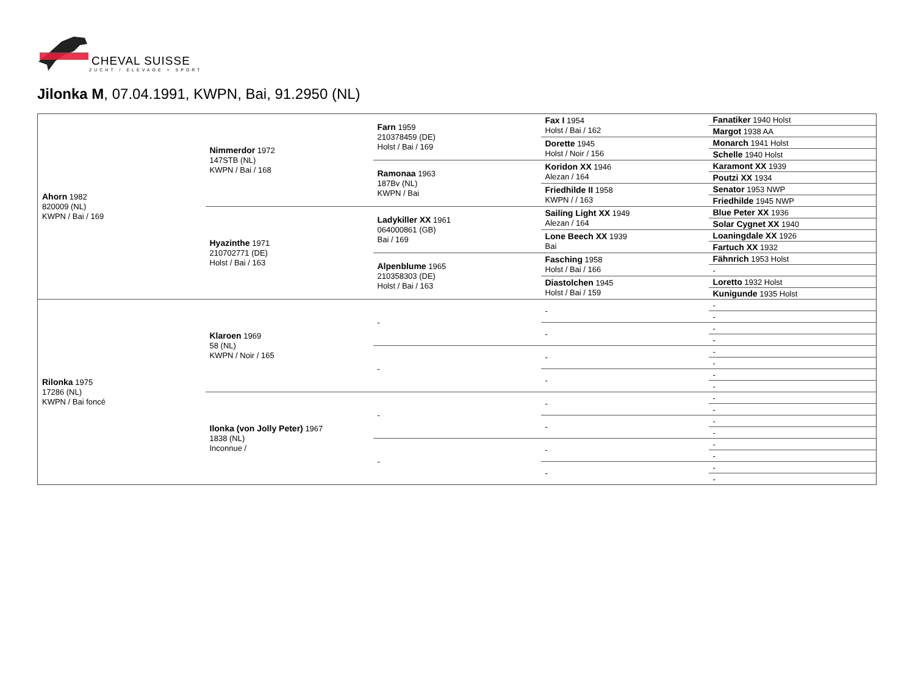CHEVAL SUISSE
ZUCHT / ELEVAGE + SPORT
Jilonka M, 07.04.1991, KWPN, Bai, 91.2950 (NL)
| Ahorn 1982 820009 (NL) KWPN / Bai / 169 | Nimmerdor 1972 147STB (NL) KWPN / Bai / 168 | Farn 1959 210378459 (DE) Holst / Bai / 169 | Fax I 1954 Holst / Bai / 162 | Fanatiker 1940 Holst |
| | | | | Margot 1938 AA |
| | | | Dorette 1945 Holst / Noir / 156 | Monarch 1941 Holst |
| | | | | Schelle 1940 Holst |
| | | Ramonaa 1963 187Bv (NL) KWPN / Bai | Koridon XX 1946 Alezan / 164 | Karamont XX 1939 |
| | | | | Poutzi XX 1934 |
| | | | Friedhilde II 1958 KWPN / / 163 | Senator 1953 NWP |
| | | | | Friedhilde 1945 NWP |
| | Hyazinthe 1971 210702771 (DE) Holst / Bai / 163 | Ladykiller XX 1961 064000861 (GB) Bai / 169 | Sailing Light XX 1949 Alezan / 164 | Blue Peter XX 1936 |
| | | | | Solar Cygnet XX 1940 |
| | | | Lone Beech XX 1939 Bai | Loaningdale XX 1926 |
| | | | | Fartuch XX 1932 |
| | | Alpenblume 1965 210358303 (DE) Holst / Bai / 163 | Fasching 1958 Holst / Bai / 166 | Fähnrich 1953 Holst |
| | | | | - |
| | | | Diastolchen 1945 Holst / Bai / 159 | Loretto 1932 Holst |
| | | | | Kunigunde 1935 Holst |
| Rilonka 1975 17286 (NL) KWPN / Bai foncé | Klaroen 1969 58 (NL) KWPN / Noir / 165 | - | - | - |
| | | | | - |
| | | | - | - |
| | | | | - |
| | | - | - | - |
| | | | | - |
| | | | - | - |
| | | | | - |
| | Ilonka (von Jolly Peter) 1967 1838 (NL) Inconnue / | - | - | - |
| | | | | - |
| | | | - | - |
| | | | | - |
| | | - | - | - |
| | | | | - |
| | | | - | - |
| | | | | - |